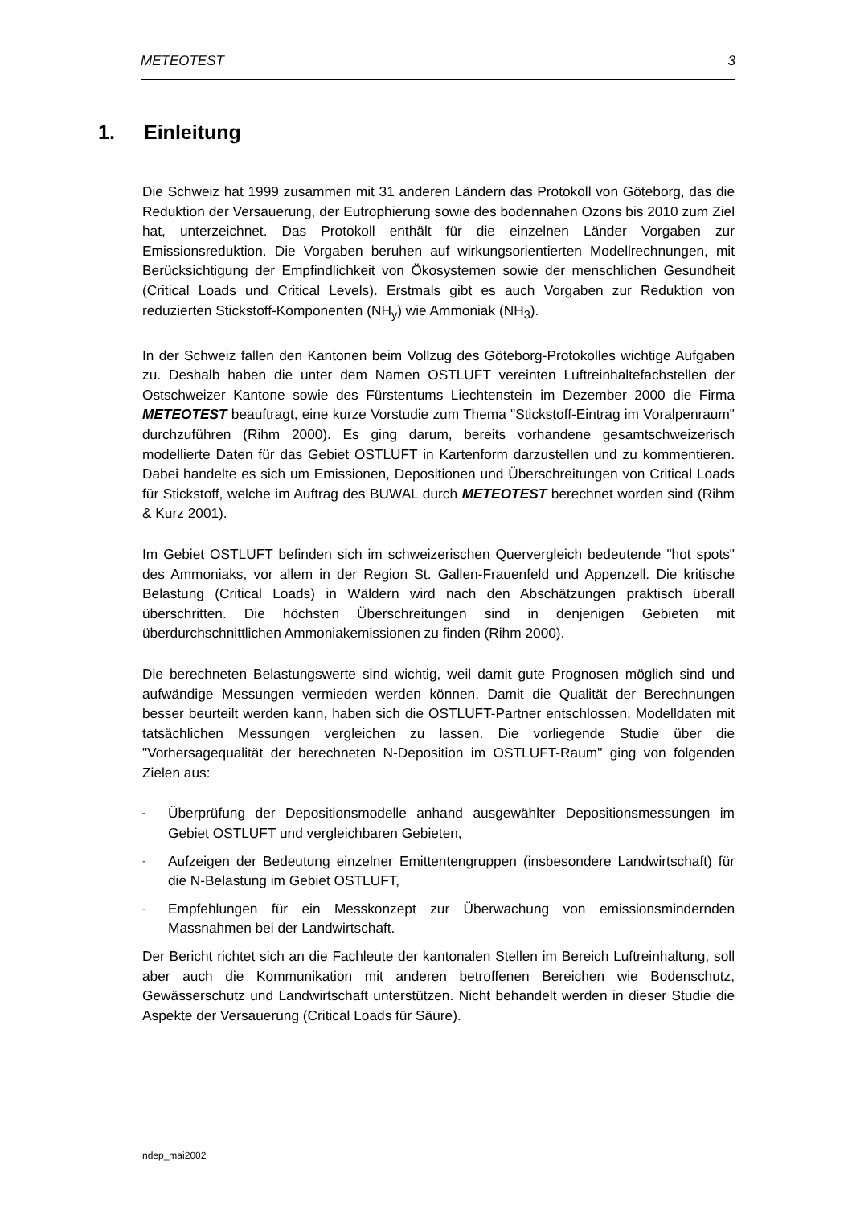METEOTEST 3
1. Einleitung
Die Schweiz hat 1999 zusammen mit 31 anderen Ländern das Protokoll von Göteborg, das die Reduktion der Versauerung, der Eutrophierung sowie des bodennahen Ozons bis 2010 zum Ziel hat, unterzeichnet. Das Protokoll enthält für die einzelnen Länder Vorgaben zur Emissionsreduktion. Die Vorgaben beruhen auf wirkungsorientierten Modellrechnungen, mit Berücksichtigung der Empfindlichkeit von Ökosystemen sowie der menschlichen Gesundheit (Critical Loads und Critical Levels). Erstmals gibt es auch Vorgaben zur Reduktion von reduzierten Stickstoff-Komponenten (NH<sub>y</sub>) wie Ammoniak (NH<sub>3</sub>).
In der Schweiz fallen den Kantonen beim Vollzug des Göteborg-Protokolles wichtige Aufgaben zu. Deshalb haben die unter dem Namen OSTLUFT vereinten Luftreinhaltefachstellen der Ostschweizer Kantone sowie des Fürstentums Liechtenstein im Dezember 2000 die Firma METEOTEST beauftragt, eine kurze Vorstudie zum Thema "Stickstoff-Eintrag im Voralpenraum" durchzuführen (Rihm 2000). Es ging darum, bereits vorhandene gesamtschweizerisch modellierte Daten für das Gebiet OSTLUFT in Kartenform darzustellen und zu kommentieren. Dabei handelte es sich um Emissionen, Depositionen und Überschreitungen von Critical Loads für Stickstoff, welche im Auftrag des BUWAL durch METEOTEST berechnet worden sind (Rihm & Kurz 2001).
Im Gebiet OSTLUFT befinden sich im schweizerischen Quervergleich bedeutende "hot spots" des Ammoniaks, vor allem in der Region St. Gallen-Frauenfeld und Appenzell. Die kritische Belastung (Critical Loads) in Wäldern wird nach den Abschätzungen praktisch überall überschritten. Die höchsten Überschreitungen sind in denjenigen Gebieten mit überdurchschnittlichen Ammoniakemissionen zu finden (Rihm 2000).
Die berechneten Belastungswerte sind wichtig, weil damit gute Prognosen möglich sind und aufwändige Messungen vermieden werden können. Damit die Qualität der Berechnungen besser beurteilt werden kann, haben sich die OSTLUFT-Partner entschlossen, Modelldaten mit tatsächlichen Messungen vergleichen zu lassen. Die vorliegende Studie über die "Vorhersagequalität der berechneten N-Deposition im OSTLUFT-Raum" ging von folgenden Zielen aus:
- Überprüfung der Depositionsmodelle anhand ausgewählter Depositionsmessungen im Gebiet OSTLUFT und vergleichbaren Gebieten,
- Aufzeigen der Bedeutung einzelner Emittentengruppen (insbesondere Landwirtschaft) für die N-Belastung im Gebiet OSTLUFT,
- Empfehlungen für ein Messkonzept zur Überwachung von emissionsmindernden Massnahmen bei der Landwirtschaft.
Der Bericht richtet sich an die Fachleute der kantonalen Stellen im Bereich Luftreinhaltung, soll aber auch die Kommunikation mit anderen betroffenen Bereichen wie Bodenschutz, Gewässerschutz und Landwirtschaft unterstützen. Nicht behandelt werden in dieser Studie die Aspekte der Versauerung (Critical Loads für Säure).
ndep_mai2002